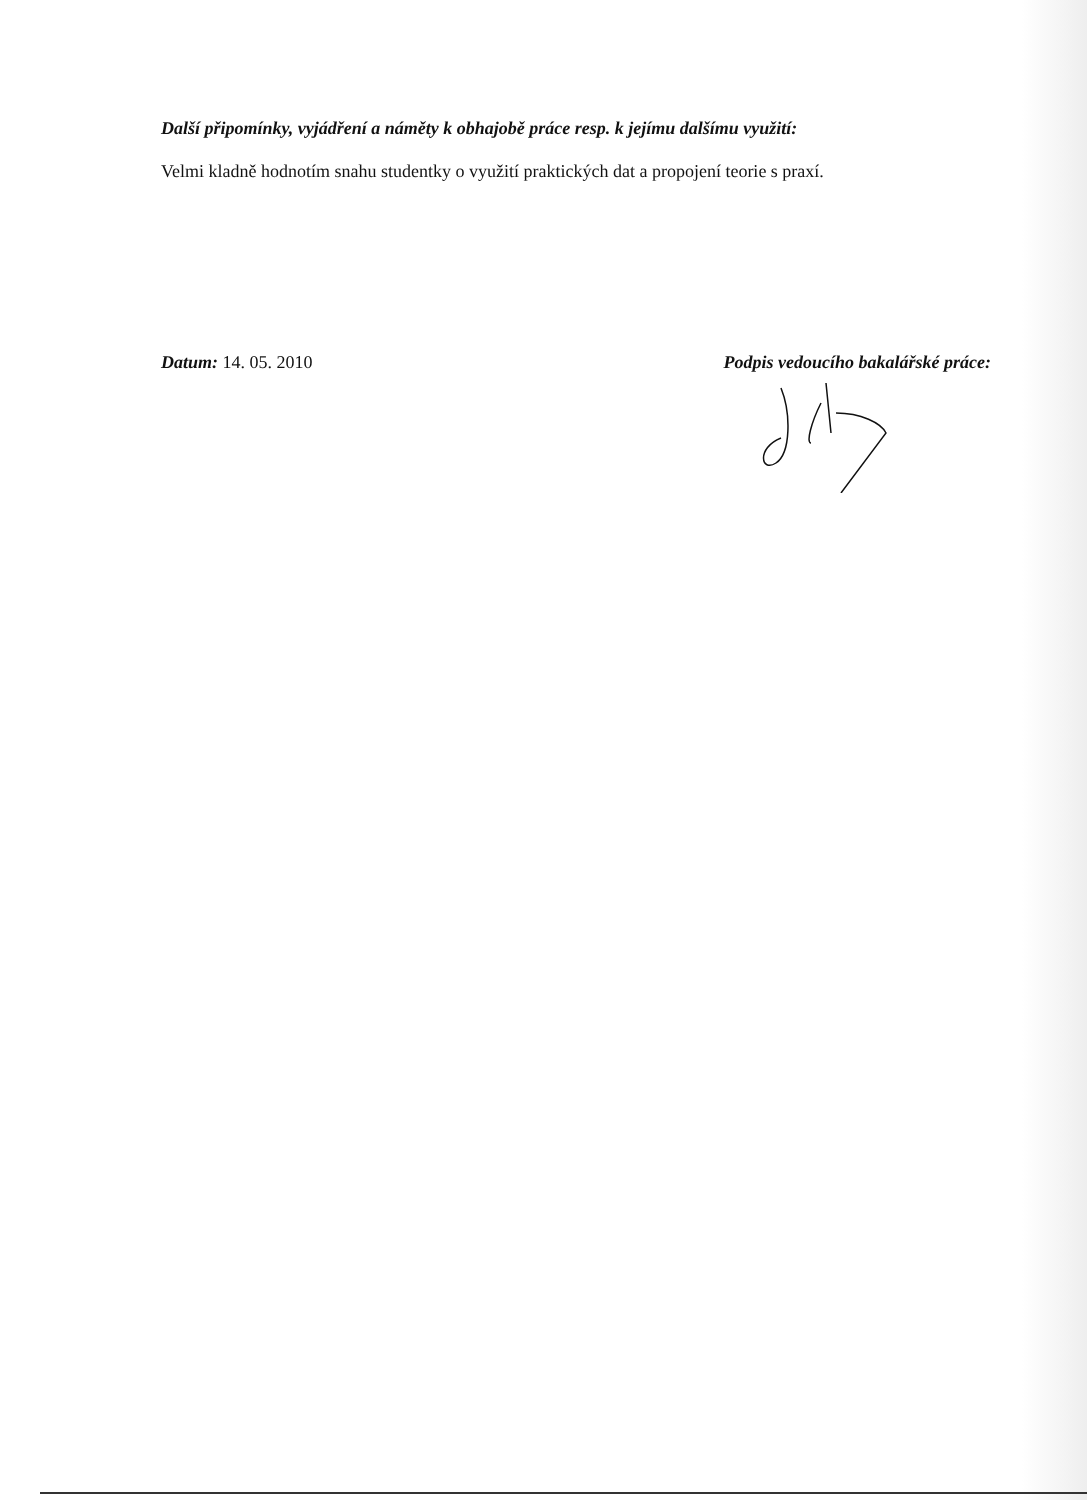Další připomínky, vyjádření a náměty k obhajobě práce resp. k jejímu dalšímu využití:
Velmi kladně hodnotím snahu studentky o využití praktických dat a propojení teorie s praxí.
Datum: 14. 05. 2010 Podpis vedoucího bakalářské práce: